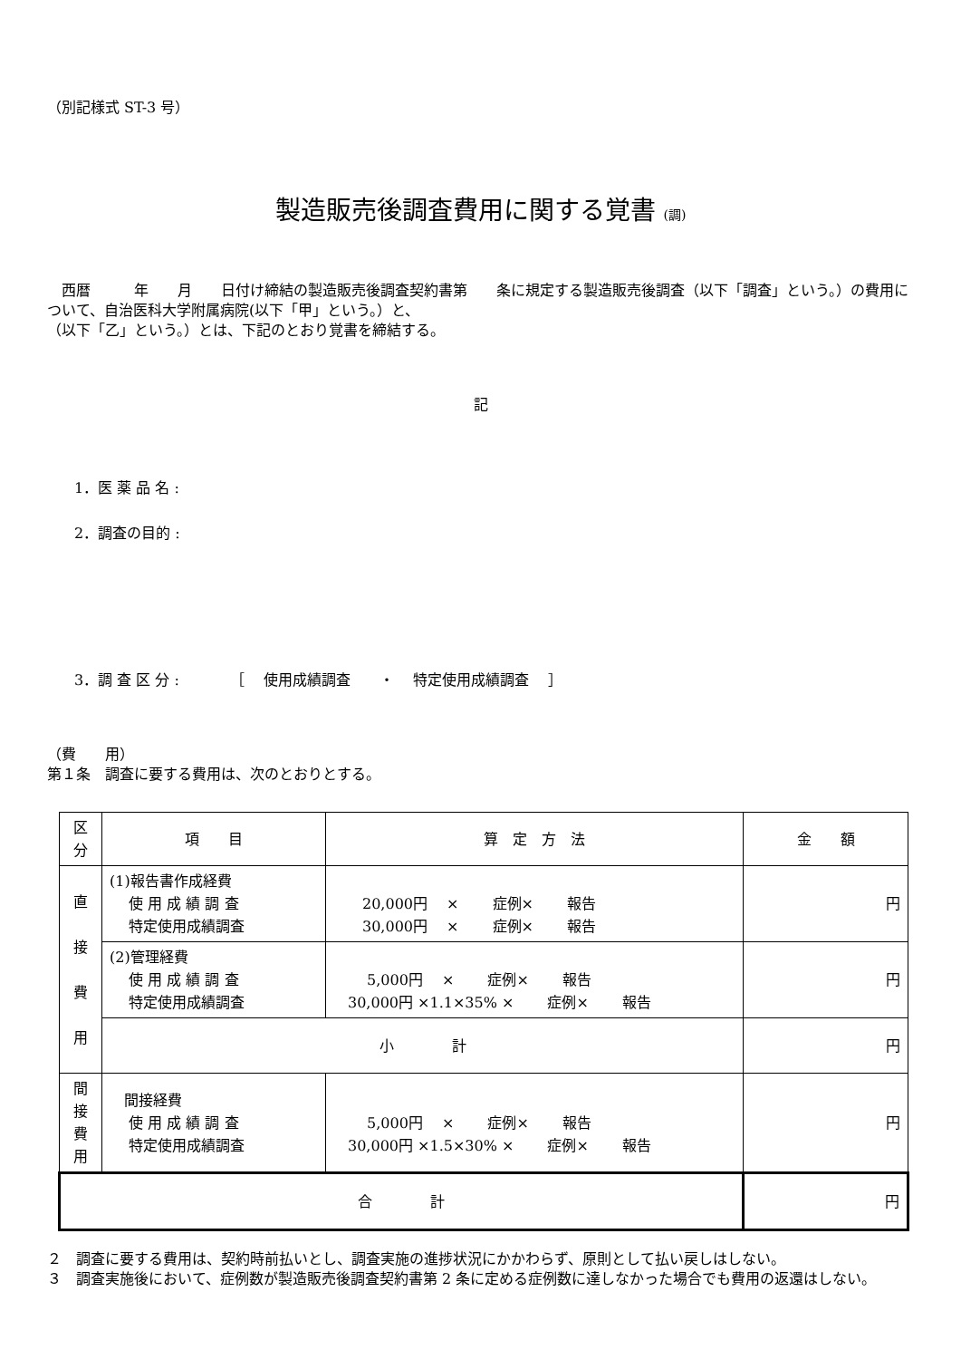（別記様式 ST-3 号）
製造販売後調査費用に関する覚書 (調)
　西暦　　　年　　月　　日付け締結の製造販売後調査契約書第　　条に規定する製造販売後調査（以下「調査」という。）の費用について、自治医科大学附属病院(以下「甲」という。）と、
（以下「乙」という。）とは、下記のとおり覚書を締結する。
記
1．医 薬 品 名 :
2．調査の目的 :
3．調 査 区 分 :　　　　［　 使用成績調査　　・　 特定使用成績調査　 ］
（費　　用）
第１条　調査に要する費用は、次のとおりとする。
| 区分 | 項 目 | 算 定 方 法 | 金 額 |
| 直 接 費 用 | (1)報告書作成経費 使 用 成 績 調 査 特定使用成績調査 | 20,000円 × 症例× 報告 30,000円 × 症例× 報告 | 円 |
| | (2)管理経費 使 用 成 績 調 査 特定使用成績調査 | 5,000円 × 症例× 報告 30,000円 ×1.1×35% × 症例× 報告 | 円 |
| | 小 計 | | 円 |
| 間 接 費 用 | 間接経費 使 用 成 績 調 査 特定使用成績調査 | 5,000円 × 症例× 報告 30,000円 ×1.5×30% × 症例× 報告 | 円 |
| 合 計 | | | 円 |
２　調査に要する費用は、契約時前払いとし、調査実施の進捗状況にかかわらず、原則として払い戻しはしない。
３　調査実施後において、症例数が製造販売後調査契約書第 2 条に定める症例数に達しなかった場合でも費用の返還はしない。